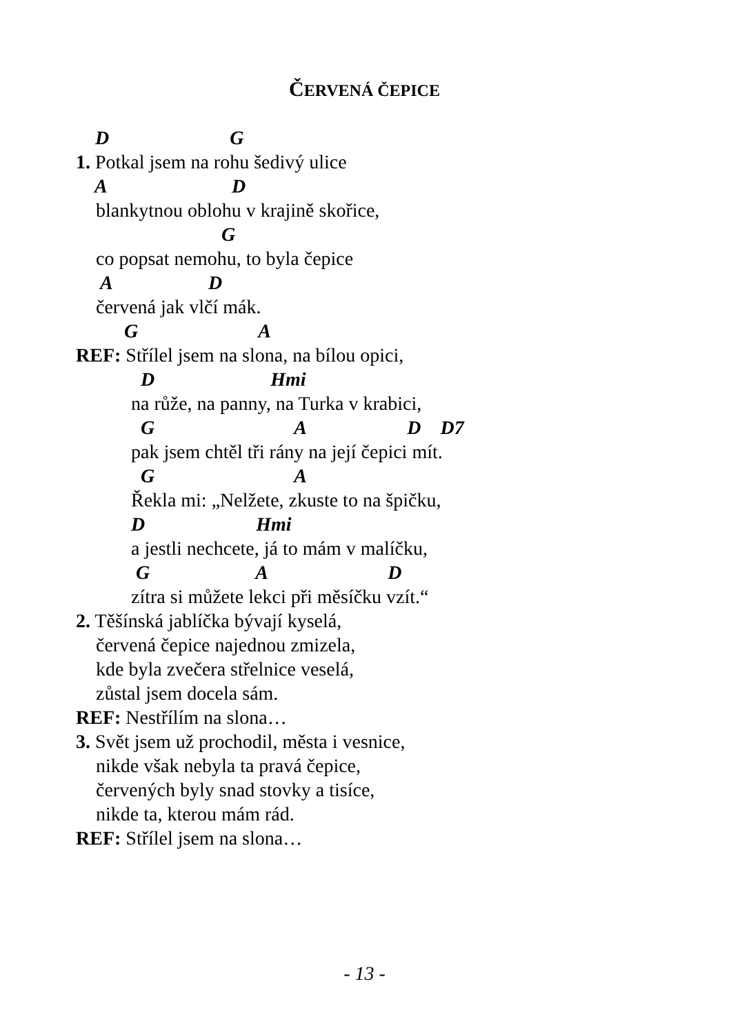ČERVENÁ ČEPICE
D G
1. Potkal jsem na rohu šedivý ulice
A D
blankytnou oblohu v krajině skořice,
G
co popsat nemohu, to byla čepice
A D
červená jak vlčí mák.
G A
REF: Střílel jsem na slona, na bílou opici,
D Hmi
na růže, na panny, na Turka v krabici,
G A D D7
pak jsem chtěl tři rány na její čepici mít.
G A
Řekla mi: „Nelžete, zkuste to na špičku,
D Hmi
a jestli nechcete, já to mám v malíčku,
G A D
zítra si můžete lekci při měsíčku vzít.“
2. Těšínská jablíčka bývají kyselá,
červená čepice najednou zmizela,
kde byla zvečera střelnice veselá,
zůstal jsem docela sám.
REF: Nestřílím na slona…
3. Svět jsem už prochodil, města i vesnice,
nikde však nebyla ta pravá čepice,
červených byly snad stovky a tisíce,
nikde ta, kterou mám rád.
REF: Střílel jsem na slona…
- 13 -